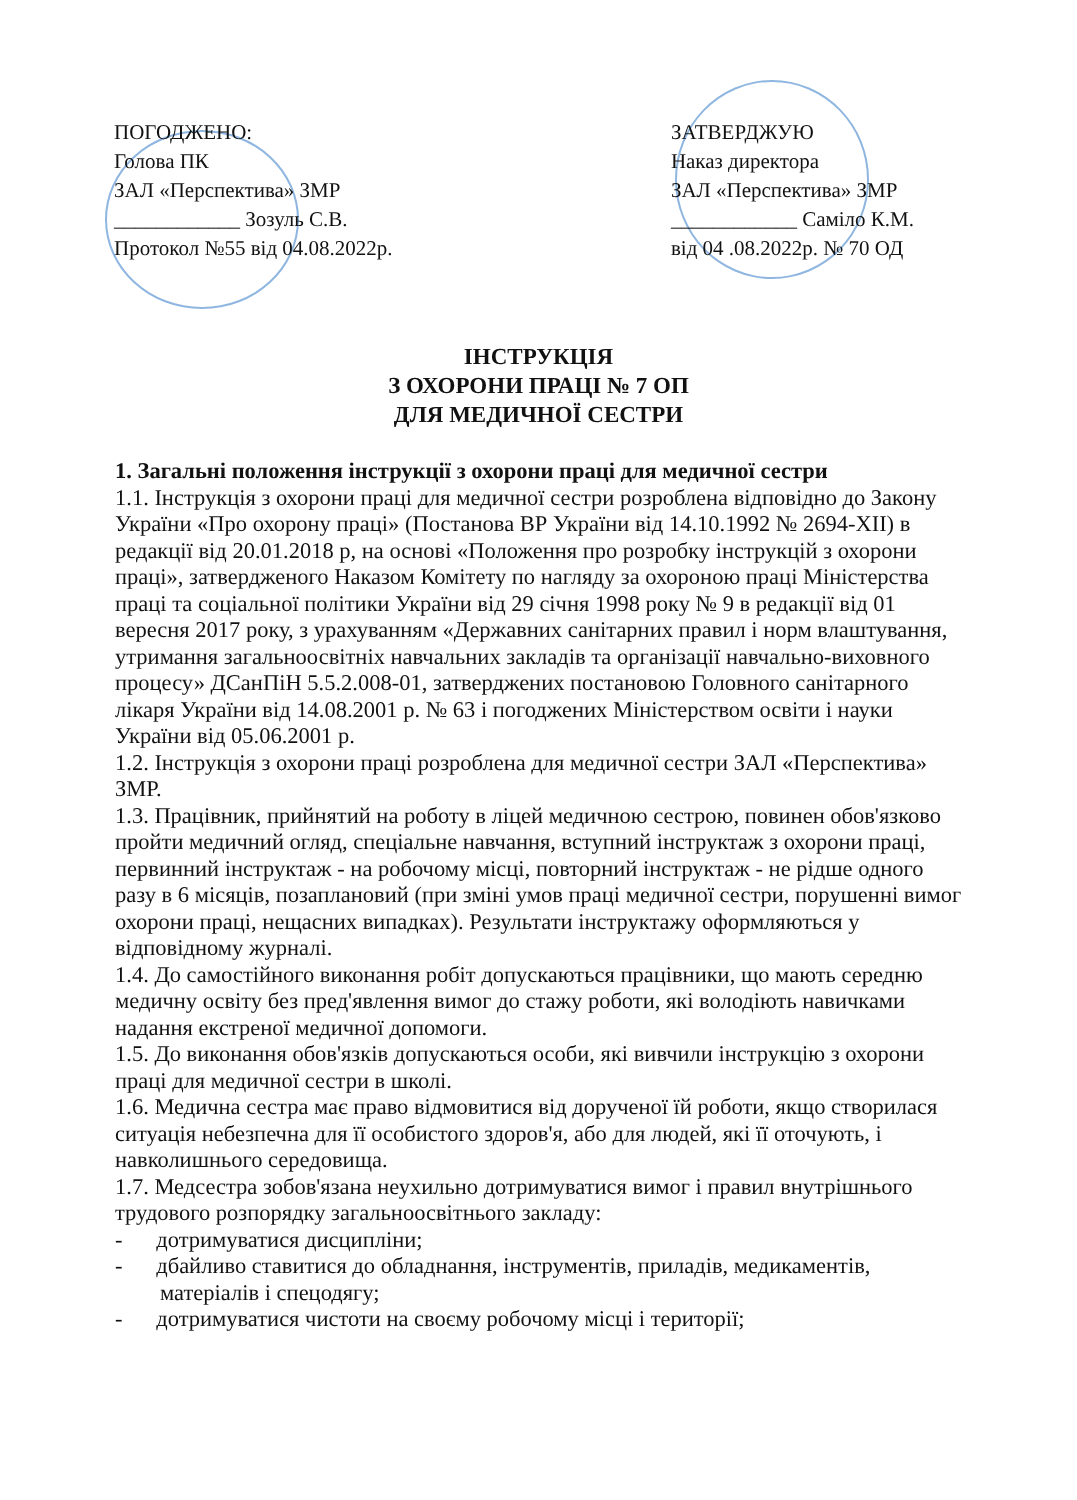ПОГОДЖЕНО:
Голова ПК
ЗАЛ «Перспектива» ЗМР
____________ Зозуль С.В.
Протокол №55 від 04.08.2022р.
ЗАТВЕРДЖУЮ
Наказ директора
ЗАЛ «Перспектива» ЗМР
____________ Саміло К.М.
від 04 .08.2022р. № 70 ОД
ІНСТРУКЦІЯ
З ОХОРОНИ ПРАЦІ № 7 ОП
ДЛЯ МЕДИЧНОЇ СЕСТРИ
1. Загальні положення інструкції з охорони праці для медичної сестри
1.1. Інструкція з охорони праці для медичної сестри розроблена відповідно до Закону України «Про охорону праці» (Постанова ВР України від 14.10.1992 № 2694-XII) в редакції від 20.01.2018 р, на основі «Положення про розробку інструкцій з охорони праці», затвердженого Наказом Комітету по нагляду за охороною праці Міністерства праці та соціальної політики України від 29 січня 1998 року № 9 в редакції від 01 вересня 2017 року, з урахуванням «Державних санітарних правил і норм влаштування, утримання загальноосвітніх навчальних закладів та організації навчально-виховного процесу» ДСанПіН 5.5.2.008-01, затверджених постановою Головного санітарного лікаря України від 14.08.2001 р. № 63 і погоджених Міністерством освіти і науки України від 05.06.2001 р.
1.2. Інструкція з охорони праці розроблена для медичної сестри ЗАЛ «Перспектива» ЗМР.
1.3. Працівник, прийнятий на роботу в ліцей медичною сестрою, повинен обов'язково пройти медичний огляд, спеціальне навчання, вступний інструктаж з охорони праці, первинний інструктаж - на робочому місці, повторний інструктаж - не рідше одного разу в 6 місяців, позаплановий (при зміні умов праці медичної сестри, порушенні вимог охорони праці, нещасних випадках). Результати інструктажу оформляються у відповідному журналі.
1.4. До самостійного виконання робіт допускаються працівники, що мають середню медичну освіту без пред'явлення вимог до стажу роботи, які володіють навичками надання екстреної медичної допомоги.
1.5. До виконання обов'язків допускаються особи, які вивчили інструкцію з охорони праці для медичної сестри в школі.
1.6. Медична сестра має право відмовитися від дорученої їй роботи, якщо створилася ситуація небезпечна для її особистого здоров'я, або для людей, які її оточують, і навколишнього середовища.
1.7. Медсестра зобов'язана неухильно дотримуватися вимог і правил внутрішнього трудового розпорядку загальноосвітнього закладу:
- дотримуватися дисципліни;
- дбайливо ставитися до обладнання, інструментів, приладів, медикаментів, матеріалів і спецодягу;
- дотримуватися чистоти на своєму робочому місці і території;